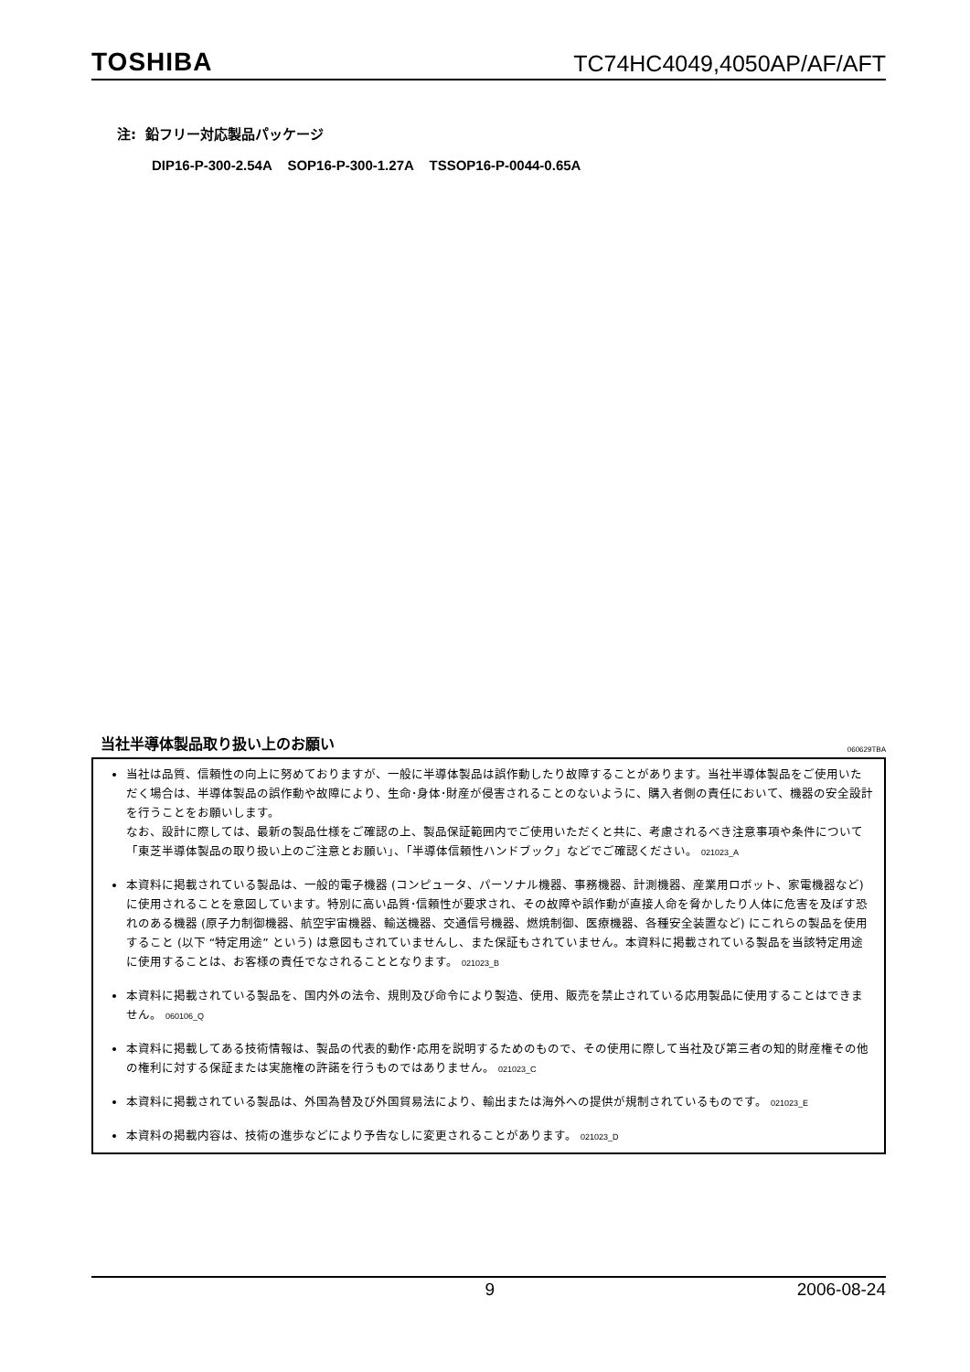TOSHIBA TC74HC4049,4050AP/AF/AFT
注: 鉛フリー対応製品パッケージ
DIP16-P-300-2.54A SOP16-P-300-1.27A TSSOP16-P-0044-0.65A
当社半導体製品取り扱い上のお願い 060629TBA
当社は品質、信頼性の向上に努めておりますが、一般に半導体製品は誤作動したり故障することがあります。当社半導体製品をご使用いただく場合は、半導体製品の誤作動や故障により、生命･身体･財産が侵害されることのないように、購入者側の責任において、機器の安全設計を行うことをお願いします。
なお、設計に際しては、最新の製品仕様をご確認の上、製品保証範囲内でご使用いただくと共に、考慮されるべき注意事項や条件について「東芝半導体製品の取り扱い上のご注意とお願い」、「半導体信頼性ハンドブック」などでご確認ください。 021023_A
本資料に掲載されている製品は、一般的電子機器 (コンピュータ、パーソナル機器、事務機器、計測機器、産業用ロボット、家電機器など) に使用されることを意図しています。特別に高い品質･信頼性が要求され、その故障や誤作動が直接人命を脅かしたり人体に危害を及ぼす恐れのある機器 (原子力制御機器、航空宇宙機器、輸送機器、交通信号機器、燃焼制御、医療機器、各種安全装置など) にこれらの製品を使用すること (以下 “特定用途” という) は意図もされていませんし、また保証もされていません。本資料に掲載されている製品を当該特定用途に使用することは、お客様の責任でなされることとなります。 021023_B
本資料に掲載されている製品を、国内外の法令、規則及び命令により製造、使用、販売を禁止されている応用製品に使用することはできません。 060106_Q
本資料に掲載してある技術情報は、製品の代表的動作･応用を説明するためのもので、その使用に際して当社及び第三者の知的財産権その他の権利に対する保証または実施権の許諾を行うものではありません。 021023_C
本資料に掲載されている製品は、外国為替及び外国貿易法により、輸出または海外への提供が規制されているものです。 021023_E
本資料の掲載内容は、技術の進歩などにより予告なしに変更されることがあります。 021023_D
9 2006-08-24